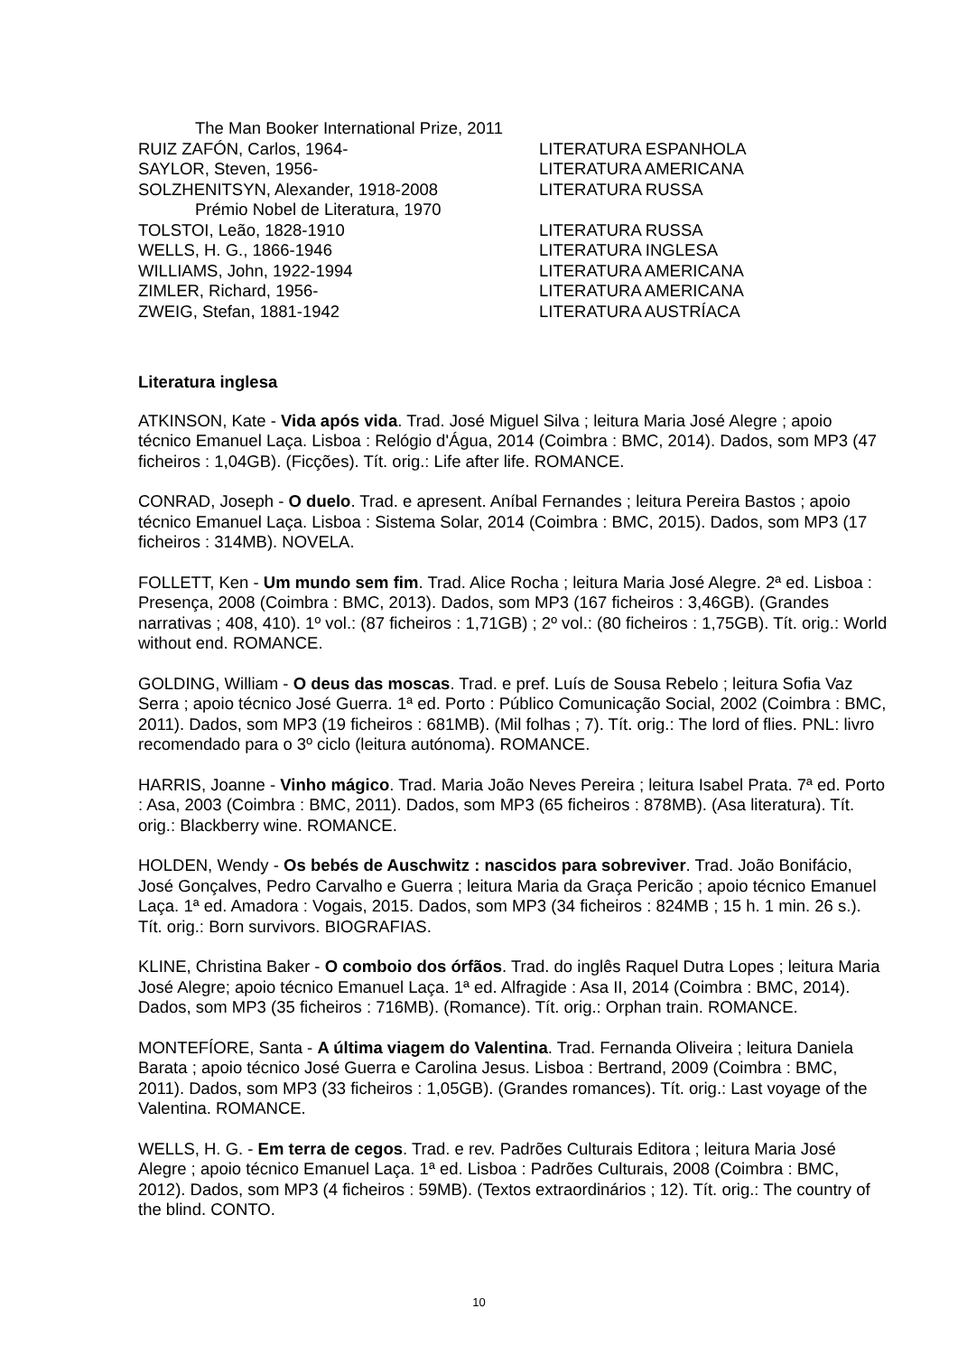The Man Booker International Prize, 2011
RUIZ ZAFÓN, Carlos, 1964- LITERATURA ESPANHOLA
SAYLOR, Steven, 1956- LITERATURA AMERICANA
SOLZHENITSYN, Alexander, 1918-2008 LITERATURA RUSSA
Prémio Nobel de Literatura, 1970
TOLSTOI, Leão, 1828-1910 LITERATURA RUSSA
WELLS, H. G., 1866-1946 LITERATURA INGLESA
WILLIAMS, John, 1922-1994 LITERATURA AMERICANA
ZIMLER, Richard, 1956- LITERATURA AMERICANA
ZWEIG, Stefan, 1881-1942 LITERATURA AUSTRÍACA
Literatura inglesa
ATKINSON, Kate - Vida após vida. Trad. José Miguel Silva ; leitura Maria José Alegre ; apoio técnico Emanuel Laça. Lisboa : Relógio d'Água, 2014 (Coimbra : BMC, 2014). Dados, som MP3 (47 ficheiros : 1,04GB). (Ficções). Tít. orig.: Life after life. ROMANCE.
CONRAD, Joseph - O duelo. Trad. e apresent. Aníbal Fernandes ; leitura Pereira Bastos ; apoio técnico Emanuel Laça. Lisboa : Sistema Solar, 2014 (Coimbra : BMC, 2015). Dados, som MP3 (17 ficheiros : 314MB). NOVELA.
FOLLETT, Ken - Um mundo sem fim. Trad. Alice Rocha ; leitura Maria José Alegre. 2ª ed. Lisboa : Presença, 2008 (Coimbra : BMC, 2013). Dados, som MP3 (167 ficheiros : 3,46GB). (Grandes narrativas ; 408, 410). 1º vol.: (87 ficheiros : 1,71GB) ; 2º vol.: (80 ficheiros : 1,75GB). Tít. orig.: World without end. ROMANCE.
GOLDING, William - O deus das moscas. Trad. e pref. Luís de Sousa Rebelo ; leitura Sofia Vaz Serra ; apoio técnico José Guerra. 1ª ed. Porto : Público Comunicação Social, 2002 (Coimbra : BMC, 2011). Dados, som MP3 (19 ficheiros : 681MB). (Mil folhas ; 7). Tít. orig.: The lord of flies. PNL: livro recomendado para o 3º ciclo (leitura autónoma). ROMANCE.
HARRIS, Joanne - Vinho mágico. Trad. Maria João Neves Pereira ; leitura Isabel Prata. 7ª ed. Porto : Asa, 2003 (Coimbra : BMC, 2011). Dados, som MP3 (65 ficheiros : 878MB). (Asa literatura). Tít. orig.: Blackberry wine. ROMANCE.
HOLDEN, Wendy - Os bebés de Auschwitz : nascidos para sobreviver. Trad. João Bonifácio, José Gonçalves, Pedro Carvalho e Guerra ; leitura Maria da Graça Pericão ; apoio técnico Emanuel Laça. 1ª ed. Amadora : Vogais, 2015. Dados, som MP3 (34 ficheiros : 824MB ; 15 h. 1 min. 26 s.). Tít. orig.: Born survivors. BIOGRAFIAS.
KLINE, Christina Baker - O comboio dos órfãos. Trad. do inglês Raquel Dutra Lopes ; leitura Maria José Alegre; apoio técnico Emanuel Laça. 1ª ed. Alfragide : Asa II, 2014 (Coimbra : BMC, 2014). Dados, som MP3 (35 ficheiros : 716MB). (Romance). Tít. orig.: Orphan train. ROMANCE.
MONTEFÍORE, Santa - A última viagem do Valentina. Trad. Fernanda Oliveira ; leitura Daniela Barata ; apoio técnico José Guerra e Carolina Jesus. Lisboa : Bertrand, 2009 (Coimbra : BMC, 2011). Dados, som MP3 (33 ficheiros : 1,05GB). (Grandes romances). Tít. orig.: Last voyage of the Valentina. ROMANCE.
WELLS, H. G. - Em terra de cegos. Trad. e rev. Padrões Culturais Editora ; leitura Maria José Alegre ; apoio técnico Emanuel Laça. 1ª ed. Lisboa : Padrões Culturais, 2008 (Coimbra : BMC, 2012). Dados, som MP3 (4 ficheiros : 59MB). (Textos extraordinários ; 12). Tít. orig.: The country of the blind. CONTO.
10